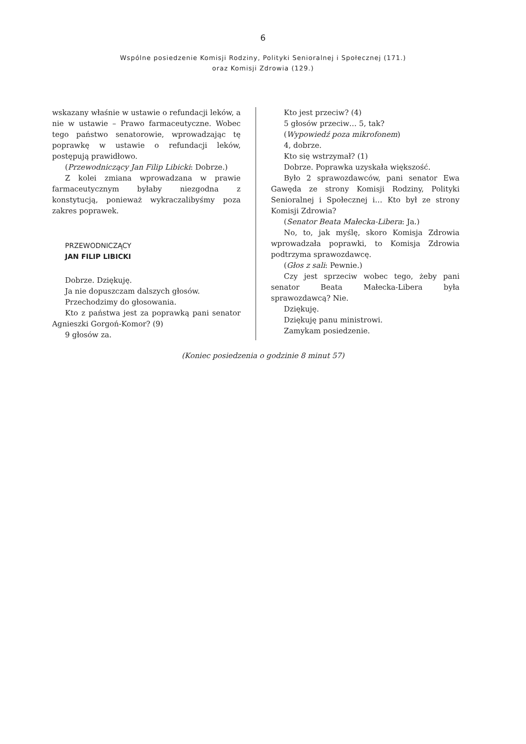6
Wspólne posiedzenie Komisji Rodziny, Polityki Senioralnej i Społecznej (171.)
oraz Komisji Zdrowia (129.)
wskazany właśnie w ustawie o refundacji leków, a nie w ustawie – Prawo farmaceutyczne. Wobec tego państwo senatorowie, wprowadzając tę poprawkę w ustawie o refundacji leków, postępują prawidłowo.
(Przewodniczący Jan Filip Libicki: Dobrze.)
Z kolei zmiana wprowadzana w prawie farmaceutycznym byłaby niezgodna z konstytucją, ponieważ wykraczalibyśmy poza zakres poprawek.
PRZEWODNICZĄCY
JAN FILIP LIBICKI
Dobrze. Dziękuję.
Ja nie dopuszczam dalszych głosów.
Przechodzimy do głosowania.
Kto z państwa jest za poprawką pani senator Agnieszki Gorgoń-Komor? (9)
9 głosów za.
Kto jest przeciw? (4)
5 głosów przeciw… 5, tak?
(Wypowiedź poza mikrofonem)
4, dobrze.
Kto się wstrzymał? (1)
Dobrze. Poprawka uzyskała większość.
Było 2 sprawozdawców, pani senator Ewa Gawęda ze strony Komisji Rodziny, Polityki Senioralnej i Społecznej i… Kto był ze strony Komisji Zdrowia?
(Senator Beata Małecka-Libera: Ja.)
No, to, jak myślę, skoro Komisja Zdrowia wprowadzała poprawki, to Komisja Zdrowia podtrzyma sprawozdawcę.
(Głos z sali: Pewnie.)
Czy jest sprzeciw wobec tego, żeby pani senator Beata Małecka-Libera była sprawozdawcą? Nie.
Dziękuję.
Dziękuję panu ministrowi.
Zamykam posiedzenie.
(Koniec posiedzenia o godzinie 8 minut 57)